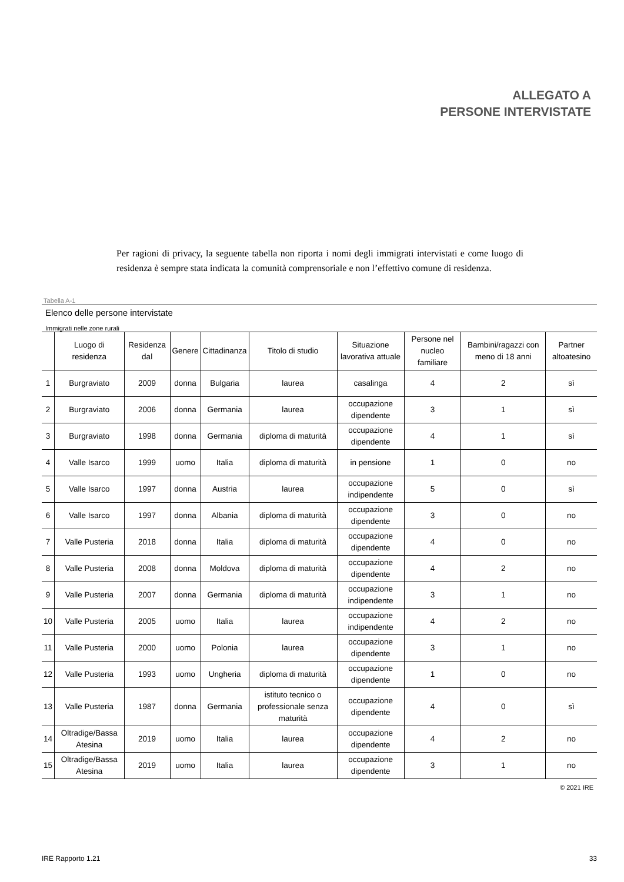ALLEGATO A
PERSONE INTERVISTATE
Per ragioni di privacy, la seguente tabella non riporta i nomi degli immigrati intervistati e come luogo di residenza è sempre stata indicata la comunità comprensoriale e non l’effettivo comune di residenza.
Tabella A-1
Elenco delle persone intervistate
Immigrati nelle zone rurali
| | Luogo di residenza | Residenza dal | Genere | Cittadinanza | Titolo di studio | Situazione lavorativa attuale | Persone nel nucleo familiare | Bambini/ragazzi con meno di 18 anni | Partner altoatesino |
| --- | --- | --- | --- | --- | --- | --- | --- | --- | --- |
| 1 | Burgraviato | 2009 | donna | Bulgaria | laurea | casalinga | 4 | 2 | sì |
| 2 | Burgraviato | 2006 | donna | Germania | laurea | occupazione dipendente | 3 | 1 | sì |
| 3 | Burgraviato | 1998 | donna | Germania | diploma di maturità | occupazione dipendente | 4 | 1 | sì |
| 4 | Valle Isarco | 1999 | uomo | Italia | diploma di maturità | in pensione | 1 | 0 | no |
| 5 | Valle Isarco | 1997 | donna | Austria | laurea | occupazione indipendente | 5 | 0 | sì |
| 6 | Valle Isarco | 1997 | donna | Albania | diploma di maturità | occupazione dipendente | 3 | 0 | no |
| 7 | Valle Pusteria | 2018 | donna | Italia | diploma di maturità | occupazione dipendente | 4 | 0 | no |
| 8 | Valle Pusteria | 2008 | donna | Moldova | diploma di maturità | occupazione dipendente | 4 | 2 | no |
| 9 | Valle Pusteria | 2007 | donna | Germania | diploma di maturità | occupazione indipendente | 3 | 1 | no |
| 10 | Valle Pusteria | 2005 | uomo | Italia | laurea | occupazione indipendente | 4 | 2 | no |
| 11 | Valle Pusteria | 2000 | uomo | Polonia | laurea | occupazione dipendente | 3 | 1 | no |
| 12 | Valle Pusteria | 1993 | uomo | Ungheria | diploma di maturità | occupazione dipendente | 1 | 0 | no |
| 13 | Valle Pusteria | 1987 | donna | Germania | istituto tecnico o professionale senza maturità | occupazione dipendente | 4 | 0 | sì |
| 14 | Oltradige/Bassa Atesina | 2019 | uomo | Italia | laurea | occupazione dipendente | 4 | 2 | no |
| 15 | Oltradige/Bassa Atesina | 2019 | uomo | Italia | laurea | occupazione dipendente | 3 | 1 | no |
© 2021 IRE
IRE Rapporto 1.21 33